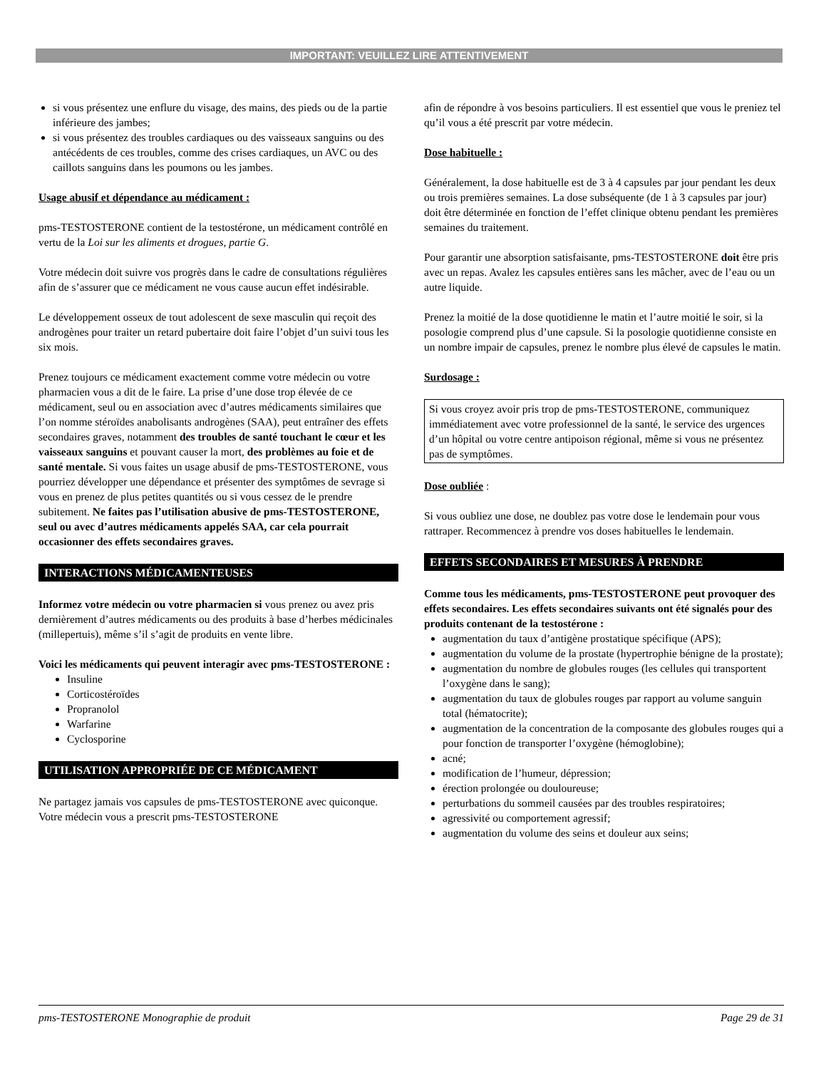IMPORTANT: VEUILLEZ LIRE ATTENTIVEMENT
si vous présentez une enflure du visage, des mains, des pieds ou de la partie inférieure des jambes;
si vous présentez des troubles cardiaques ou des vaisseaux sanguins ou des antécédents de ces troubles, comme des crises cardiaques, un AVC ou des caillots sanguins dans les poumons ou les jambes.
Usage abusif et dépendance au médicament :
pms-TESTOSTERONE contient de la testostérone, un médicament contrôlé en vertu de la Loi sur les aliments et drogues, partie G.
Votre médecin doit suivre vos progrès dans le cadre de consultations régulières afin de s’assurer que ce médicament ne vous cause aucun effet indésirable.
Le développement osseux de tout adolescent de sexe masculin qui reçoit des androgènes pour traiter un retard pubertaire doit faire l’objet d’un suivi tous les six mois.
Prenez toujours ce médicament exactement comme votre médecin ou votre pharmacien vous a dit de le faire. La prise d’une dose trop élevée de ce médicament, seul ou en association avec d’autres médicaments similaires que l’on nomme stéroïdes anabolisants androgènes (SAA), peut entraîner des effets secondaires graves, notamment des troubles de santé touchant le cœur et les vaisseaux sanguins et pouvant causer la mort, des problèmes au foie et de santé mentale. Si vous faites un usage abusif de pms-TESTOSTERONE, vous pourriez développer une dépendance et présenter des symptômes de sevrage si vous en prenez de plus petites quantités ou si vous cessez de le prendre subitement. Ne faites pas l’utilisation abusive de pms-TESTOSTERONE, seul ou avec d’autres médicaments appelés SAA, car cela pourrait occasionner des effets secondaires graves.
INTERACTIONS MÉDICAMENTEUSES
Informez votre médecin ou votre pharmacien si vous prenez ou avez pris dernièrement d’autres médicaments ou des produits à base d’herbes médicinales (millepertuis), même s’il s’agit de produits en vente libre.
Voici les médicaments qui peuvent interagir avec pms-TESTOSTERONE :
Insuline
Corticostéroïdes
Propranolol
Warfarine
Cyclosporine
UTILISATION APPROPRIÉE DE CE MÉDICAMENT
Ne partagez jamais vos capsules de pms-TESTOSTERONE avec quiconque. Votre médecin vous a prescrit pms-TESTOSTERONE
afin de répondre à vos besoins particuliers. Il est essentiel que vous le preniez tel qu’il vous a été prescrit par votre médecin.
Dose habituelle :
Généralement, la dose habituelle est de 3 à 4 capsules par jour pendant les deux ou trois premières semaines. La dose subséquente (de 1 à 3 capsules par jour) doit être déterminée en fonction de l’effet clinique obtenu pendant les premières semaines du traitement.
Pour garantir une absorption satisfaisante, pms-TESTOSTERONE doit être pris avec un repas. Avalez les capsules entières sans les mâcher, avec de l’eau ou un autre liquide.
Prenez la moitié de la dose quotidienne le matin et l’autre moitié le soir, si la posologie comprend plus d’une capsule. Si la posologie quotidienne consiste en un nombre impair de capsules, prenez le nombre plus élevé de capsules le matin.
Surdosage :
Si vous croyez avoir pris trop de pms-TESTOSTERONE, communiquez immédiatement avec votre professionnel de la santé, le service des urgences d’un hôpital ou votre centre antipoison régional, même si vous ne présentez pas de symptômes.
Dose oubliée :
Si vous oubliez une dose, ne doublez pas votre dose le lendemain pour vous rattraper. Recommencez à prendre vos doses habituelles le lendemain.
EFFETS SECONDAIRES ET MESURES À PRENDRE
Comme tous les médicaments, pms-TESTOSTERONE peut provoquer des effets secondaires. Les effets secondaires suivants ont été signalés pour des produits contenant de la testostérone :
augmentation du taux d’antigène prostatique spécifique (APS);
augmentation du volume de la prostate (hypertrophie bénigne de la prostate);
augmentation du nombre de globules rouges (les cellules qui transportent l’oxygène dans le sang);
augmentation du taux de globules rouges par rapport au volume sanguin total (hématocrite);
augmentation de la concentration de la composante des globules rouges qui a pour fonction de transporter l’oxygène (hémoglobine);
acné;
modification de l’humeur, dépression;
érection prolongée ou douloureuse;
perturbations du sommeil causées par des troubles respiratoires;
agressivité ou comportement agressif;
augmentation du volume des seins et douleur aux seins;
pms-TESTOSTERONE Monographie de produit Page 29 de 31